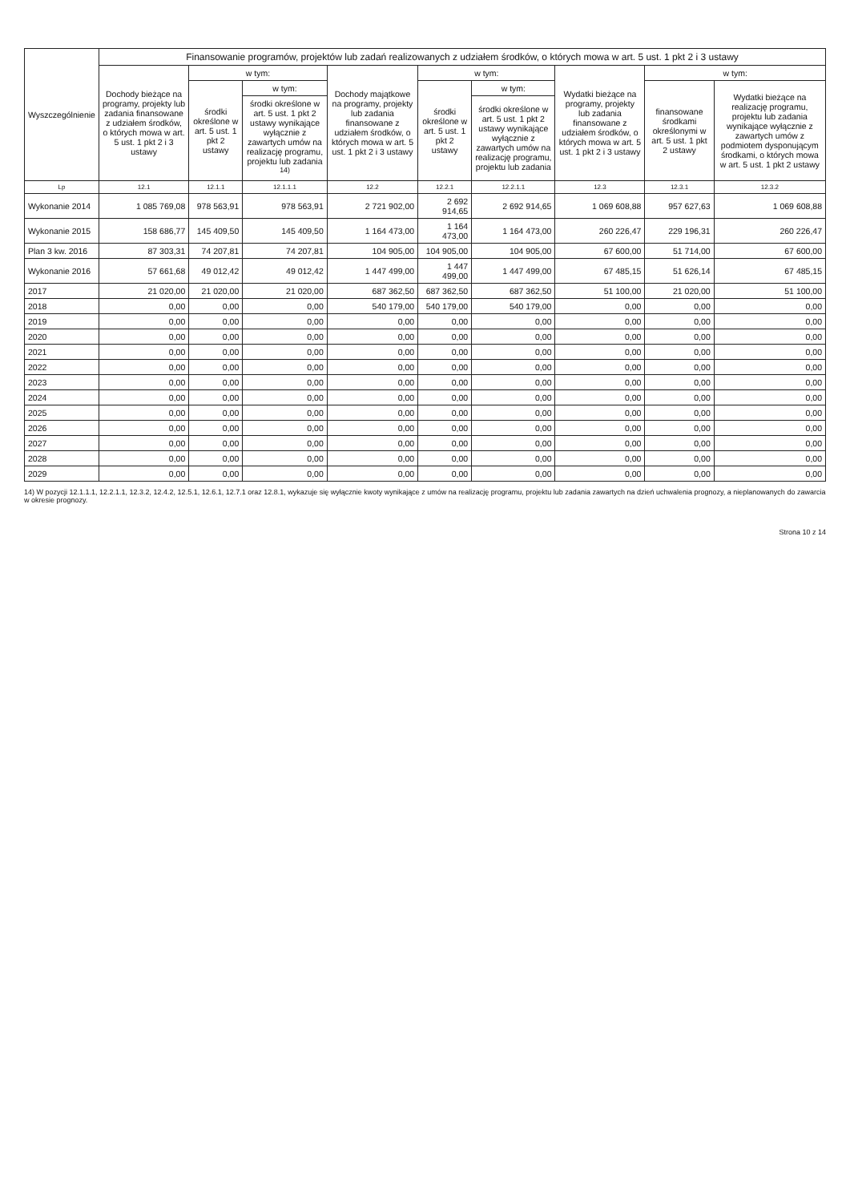| Wyszczególnienie | Finansowanie programów, projektów lub zadań realizowanych z udziałem środków, o których mowa w art. 5 ust. 1 pkt 2 i 3 ustawy | | | | | | | | |
| --- | --- | --- | --- | --- | --- | --- | --- | --- | --- |
| | Dochody bieżące na programy, projekty lub zadania finansowane z udziałem środków, o których mowa w art. 5 ust. 1 pkt 2 i 3 ustawy | w tym: | | Dochody majątkowe na programy, projekty lub zadania finansowane z udziałem środków, o których mowa w art. 5 ust. 1 pkt 2 i 3 ustawy | w tym: | | Wydatki bieżące na programy, projekty lub zadania finansowane z udziałem środków, o których mowa w art. 5 ust. 1 pkt 2 i 3 ustawy | w tym: | |
| | | środki określone w art. 5 ust. 1 pkt 2 ustawy | w tym: | | środki określone w art. 5 ust. 1 pkt 2 ustawy | w tym: | | finansowane środkami określonymi w art. 5 ust. 1 pkt 2 ustawy | Wydatki bieżące na realizację programu, projektu lub zadania wynikające wyłącznie z zawartych umów z podmiotem dysponującym środkami, o których mowa w art. 5 ust. 1 pkt 2 ustawy |
| | | | środki określone w art. 5 ust. 1 pkt 2 ustawy wynikające wyłącznie z zawartych umów na realizację programu, projektu lub zadania <sup>14)</sup> | | | środki określone w art. 5 ust. 1 pkt 2 ustawy wynikające wyłącznie z zawartych umów na realizację programu, projektu lub zadania | | | |
| Lp | 12.1 | 12.1.1 | 12.1.1.1 | 12.2 | 12.2.1 | 12.2.1.1 | 12.3 | 12.3.1 | 12.3.2 |
| Wykonanie 2014 | 1 085 769,08 | 978 563,91 | 978 563,91 | 2 721 902,00 | 2 692 914,65 | 2 692 914,65 | 1 069 608,88 | 957 627,63 | 1 069 608,88 |
| Wykonanie 2015 | 158 686,77 | 145 409,50 | 145 409,50 | 1 164 473,00 | 1 164 473,00 | 1 164 473,00 | 260 226,47 | 229 196,31 | 260 226,47 |
| Plan 3 kw. 2016 | 87 303,31 | 74 207,81 | 74 207,81 | 104 905,00 | 104 905,00 | 104 905,00 | 67 600,00 | 51 714,00 | 67 600,00 |
| Wykonanie 2016 | 57 661,68 | 49 012,42 | 49 012,42 | 1 447 499,00 | 1 447 499,00 | 1 447 499,00 | 67 485,15 | 51 626,14 | 67 485,15 |
| 2017 | 21 020,00 | 21 020,00 | 21 020,00 | 687 362,50 | 687 362,50 | 687 362,50 | 51 100,00 | 21 020,00 | 51 100,00 |
| 2018 | 0,00 | 0,00 | 0,00 | 540 179,00 | 540 179,00 | 540 179,00 | 0,00 | 0,00 | 0,00 |
| 2019 | 0,00 | 0,00 | 0,00 | 0,00 | 0,00 | 0,00 | 0,00 | 0,00 | 0,00 |
| 2020 | 0,00 | 0,00 | 0,00 | 0,00 | 0,00 | 0,00 | 0,00 | 0,00 | 0,00 |
| 2021 | 0,00 | 0,00 | 0,00 | 0,00 | 0,00 | 0,00 | 0,00 | 0,00 | 0,00 |
| 2022 | 0,00 | 0,00 | 0,00 | 0,00 | 0,00 | 0,00 | 0,00 | 0,00 | 0,00 |
| 2023 | 0,00 | 0,00 | 0,00 | 0,00 | 0,00 | 0,00 | 0,00 | 0,00 | 0,00 |
| 2024 | 0,00 | 0,00 | 0,00 | 0,00 | 0,00 | 0,00 | 0,00 | 0,00 | 0,00 |
| 2025 | 0,00 | 0,00 | 0,00 | 0,00 | 0,00 | 0,00 | 0,00 | 0,00 | 0,00 |
| 2026 | 0,00 | 0,00 | 0,00 | 0,00 | 0,00 | 0,00 | 0,00 | 0,00 | 0,00 |
| 2027 | 0,00 | 0,00 | 0,00 | 0,00 | 0,00 | 0,00 | 0,00 | 0,00 | 0,00 |
| 2028 | 0,00 | 0,00 | 0,00 | 0,00 | 0,00 | 0,00 | 0,00 | 0,00 | 0,00 |
| 2029 | 0,00 | 0,00 | 0,00 | 0,00 | 0,00 | 0,00 | 0,00 | 0,00 | 0,00 |
14) W pozycji 12.1.1.1, 12.2.1.1, 12.3.2, 12.4.2, 12.5.1, 12.6.1, 12.7.1 oraz 12.8.1, wykazuje się wyłącznie kwoty wynikające z umów na realizację programu, projektu lub zadania zawartych na dzień uchwalenia prognozy, a nieplanowanych do zawarcia w okresie prognozy.
Strona 10 z 14